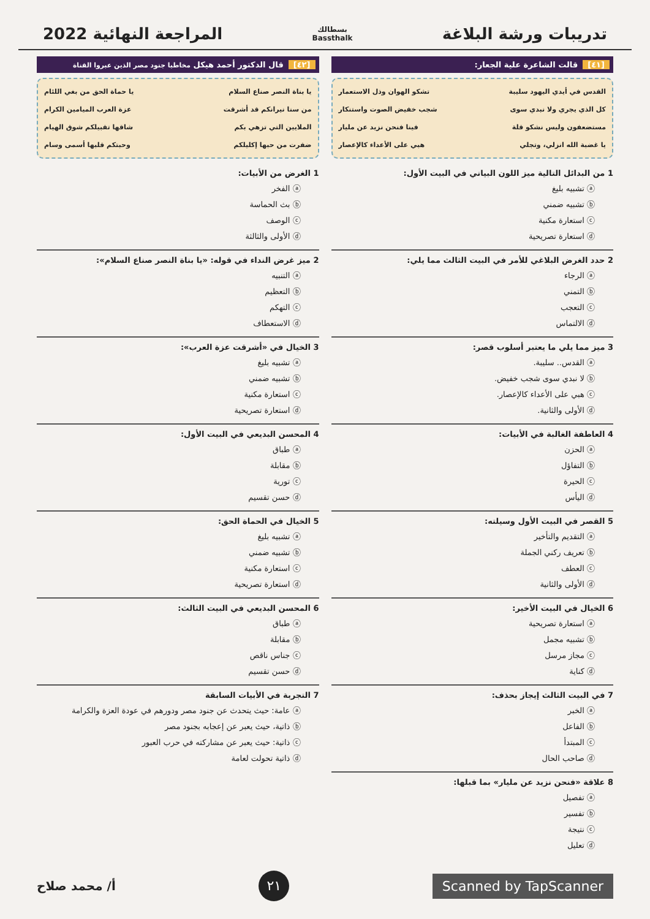تدريبات ورشة البلاغة
بسطالك
Bassthalk
المراجعة النهائية 2022
[٤١] قالت الشاعرة علية الجعار:
القدس في أيدي اليهود سليبة تشكو الهوان وذل الاستعمار
كل الذي يجري ولا نبدي سوى شجب خفيض الصوت واستنكار
مستضعفون وليس نشكو قلة فينا فنحن نزيد عن مليار
يا غضبة الله انزلي، وتجلي هبي على الأعداء كالإعصار
1 من البدائل التالية ميز اللون البياني في البيت الأول:
ⓐ تشبيه بليغ
ⓑ تشبيه ضمني
ⓒ استعارة مكنية
ⓓ استعارة تصريحية
2 حدد الغرض البلاغي للأمر في البيت الثالث مما يلي:
ⓐ الرجاء
ⓑ التمني
ⓒ التعجب
ⓓ الالتماس
3 ميز مما يلي ما يعتبر أسلوب قصر:
ⓐ القدس.. سليبة.
ⓑ لا نبدي سوى شجب خفيض.
ⓒ هبي على الأعداء كالإعصار.
ⓓ الأولى والثانية.
4 العاطفة الغالبة في الأبيات:
ⓐ الحزن
ⓑ التفاؤل
ⓒ الحيرة
ⓓ اليأس
5 القصر في البيت الأول وسيلته:
ⓐ التقديم والتأخير
ⓑ تعريف ركني الجملة
ⓒ العطف
ⓓ الأولى والثانية
6 الخيال في البيت الأخير:
ⓐ استعارة تصريحية
ⓑ تشبيه مجمل
ⓒ مجاز مرسل
ⓓ كناية
7 في البيت الثالث إيجاز بحذف:
ⓐ الخبر
ⓑ الفاعل
ⓒ المبتدأ
ⓓ صاحب الحال
8 علاقة «فنحن نزيد عن مليار» بما قبلها:
ⓐ تفصيل
ⓑ تفسير
ⓒ نتيجة
ⓓ تعليل
[٤٢] قال الدكتور أحمد هيكل مخاطبا جنود مصر الذين عبروا القناة
يا بناة النصر صناع السلام يا حماة الحق من بغي اللئام
من سنا نيرانكم قد أشرقت عزة العرب الميامين الكرام
الملايين التي تزهي بكم شاقها تقبيلكم شوق الهيام
ضفرت من حبها إكليلكم وحبتكم قلبها أسمى وسام
1 الغرض من الأبيات:
ⓐ الفخر
ⓑ بث الحماسة
ⓒ الوصف
ⓓ الأولى والثالثة
2 ميز غرض النداء في قوله: «يا بناة النصر صناع السلام»:
ⓐ التنبيه
ⓑ التعظيم
ⓒ التهكم
ⓓ الاستعطاف
3 الخيال في «أشرقت عزة العرب»:
ⓐ تشبيه بليغ
ⓑ تشبيه ضمني
ⓒ استعارة مكنية
ⓓ استعارة تصريحية
4 المحسن البديعي في البيت الأول:
ⓐ طباق
ⓑ مقابلة
ⓒ تورية
ⓓ حسن تقسيم
5 الخيال في الحماة الحق:
ⓐ تشبيه بليغ
ⓑ تشبيه ضمني
ⓒ استعارة مكنية
ⓓ استعارة تصريحية
6 المحسن البديعي في البيت الثالث:
ⓐ طباق
ⓑ مقابلة
ⓒ جناس ناقص
ⓓ حسن تقسيم
7 التجربة في الأبيات السابقة
ⓐ عامة: حيث يتحدث عن جنود مصر ودورهم في عودة العزة والكرامة
ⓑ ذاتية، حيث يعبر عن إعجابه بجنود مصر
ⓒ ذاتية: حيث يعبر عن مشاركته في حرب العبور
ⓓ ذاتية تحولت لعامة
Scanned by TapScanner ٢١ أ/ محمد صلاح